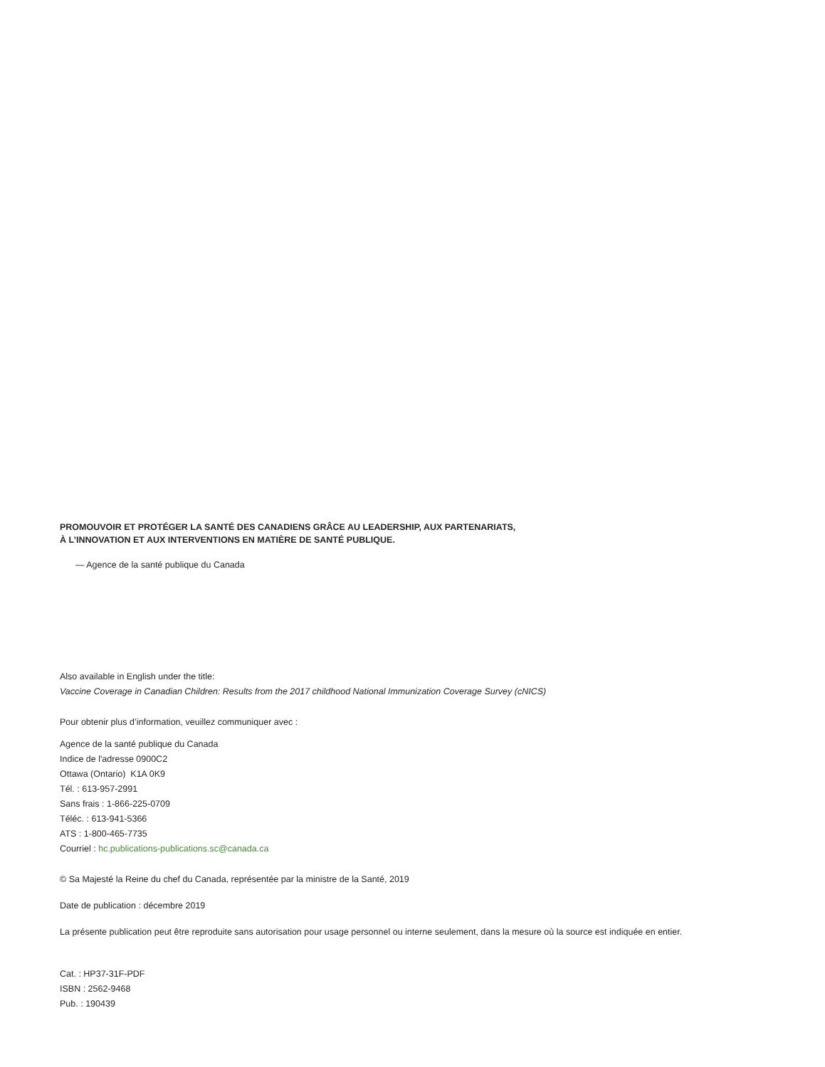PROMOUVOIR ET PROTÉGER LA SANTÉ DES CANADIENS GRÂCE AU LEADERSHIP, AUX PARTENARIATS,
À L’INNOVATION ET AUX INTERVENTIONS EN MATIÈRE DE SANTÉ PUBLIQUE.
— Agence de la santé publique du Canada
Also available in English under the title:
Vaccine Coverage in Canadian Children: Results from the 2017 childhood National Immunization Coverage Survey (cNICS)
Pour obtenir plus d’information, veuillez communiquer avec :
Agence de la santé publique du Canada
Indice de l'adresse 0900C2
Ottawa (Ontario) K1A 0K9
Tél. : 613-957-2991
Sans frais : 1-866-225-0709
Téléc. : 613-941-5366
ATS : 1-800-465-7735
Courriel : hc.publications-publications.sc@canada.ca
© Sa Majesté la Reine du chef du Canada, représentée par la ministre de la Santé, 2019
Date de publication : décembre 2019
La présente publication peut être reproduite sans autorisation pour usage personnel ou interne seulement, dans la mesure où la source est indiquée en entier.
Cat. : HP37-31F-PDF
ISBN : 2562-9468
Pub. : 190439